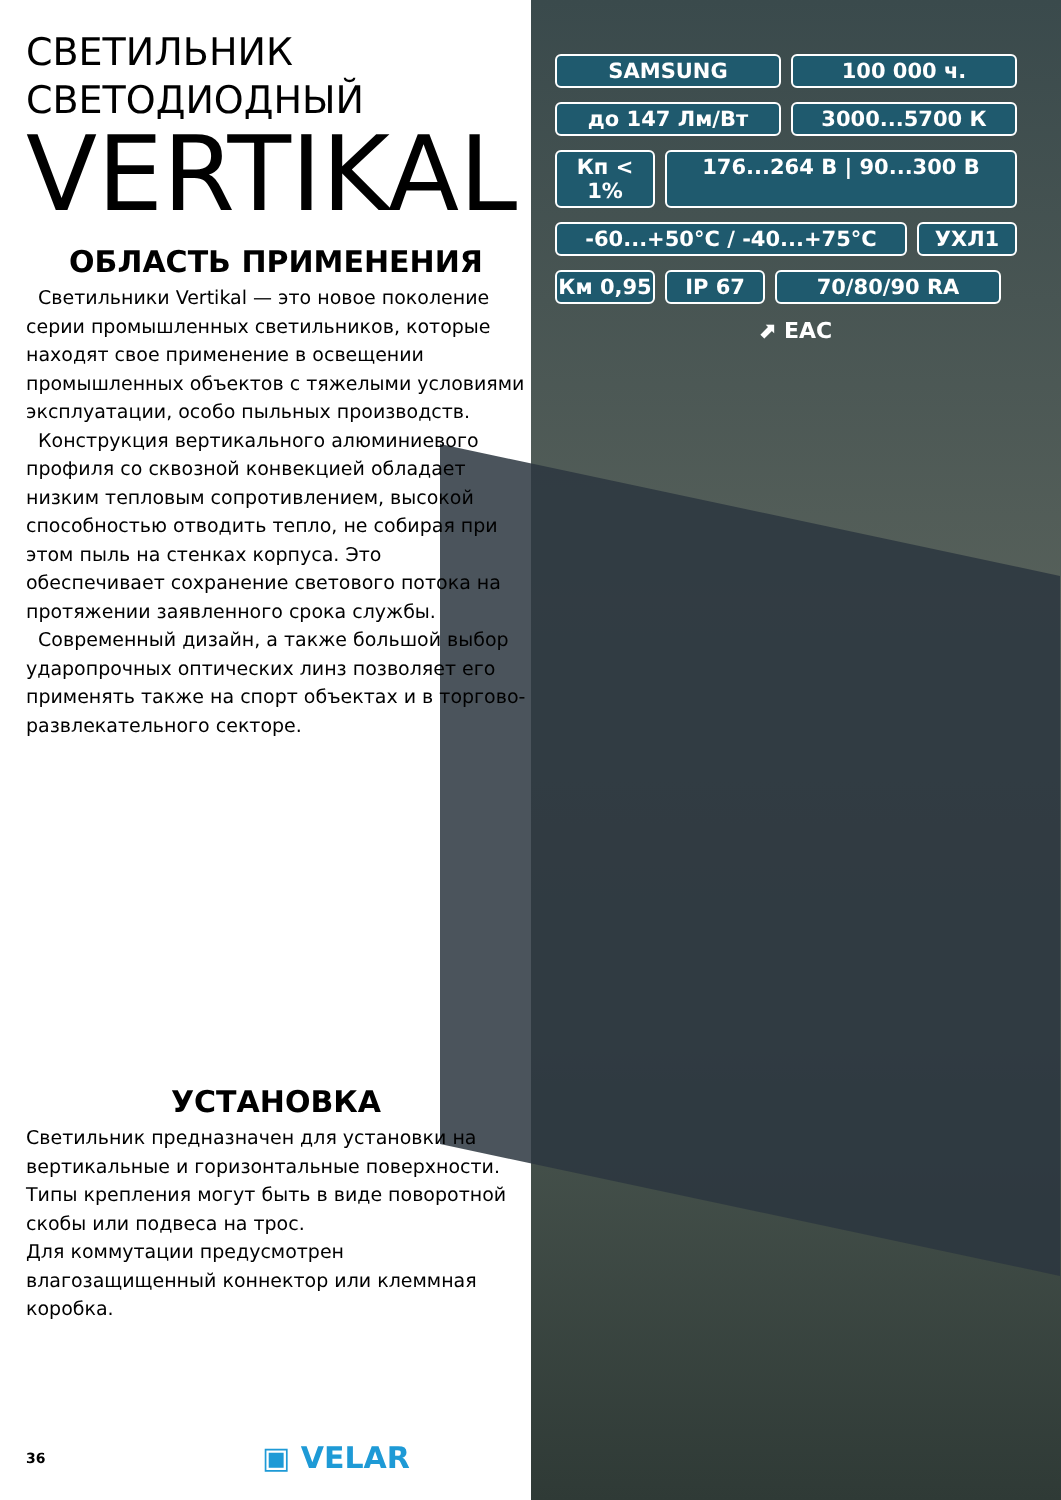СВЕТИЛЬНИК
СВЕТОДИОДНЫЙ
VERTIKAL
ОБЛАСТЬ ПРИМЕНЕНИЯ
Светильники Vertikal — это новое поколение серии промышленных светильников, которые находят свое применение в освещении промышленных объектов с тяжелыми условиями эксплуатации, особо пыльных производств.
Конструкция вертикального алюминиевого профиля со сквозной конвекцией обладает низким тепловым сопротивлением, высокой способностью отводить тепло, не собирая при этом пыль на стенках корпуса. Это обеспечивает сохранение светового потока на протяжении заявленного срока службы.
Современный дизайн, а также большой выбор ударопрочных оптических линз позволяет его применять также на спорт объектах и в торгово-развлекательного секторе.
УСТАНОВКА
Светильник предназначен для установки на вертикальные и горизонтальные поверхности.
Типы крепления могут быть в виде поворотной скобы или подвеса на трос.
Для коммутации предусмотрен влагозащищенный коннектор или клеммная коробка.
SAMSUNG
100 000 ч.
до 147 Лм/Вт
3000...5700 К
Кп < 1%
176...264 В | 90...300 В
-60...+50°С / -40...+75°С
УХЛ1
Км 0,95
IP 67
70/80/90 RA
⬈ EAC
36 ▣ VELAR